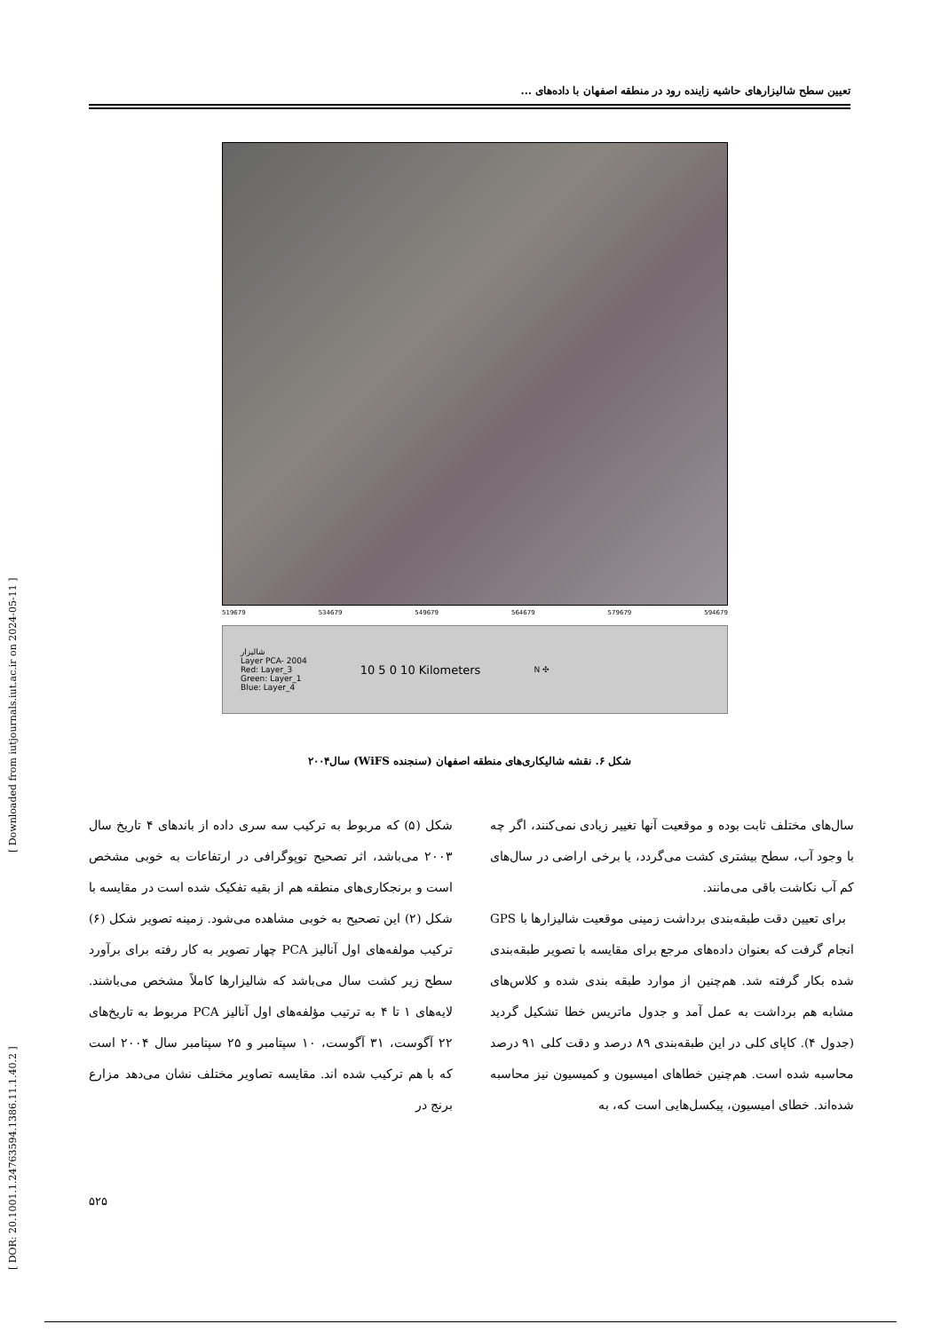[ DOR: 20.1001.1.24763594.1386.11.1.40.2 ] [ Downloaded from iutjournals.iut.ac.ir on 2024-05-11 ]
تعیین سطح شالیزارهای حاشیه زاینده رود در منطقه اصفهان با داده‌های ...
519679 534679 549679 564679 579679 594679
شالیزار
Layer PCA- 2004
Red: Layer_3
Green: Layer_1
Blue: Layer_4
10 5 0 10 Kilometers
N ✣
شکل ۶. نقشه شالیکاری‌های منطقه اصفهان (سنجنده WiFS) سال۲۰۰۴
شکل (۵) که مربوط به ترکیب سه سری داده از باندهای ۴ تاریخ سال ۲۰۰۳ می‌باشد، اثر تصحیح توپوگرافی در ارتفاعات به خوبی مشخص است و برنجکاری‌های منطقه هم از بقیه تفکیک شده است در مقایسه با شکل (۲) این تصحیح به خوبی مشاهده می‌شود. زمینه تصویر شکل (۶) ترکیب مولفه‌های اول آنالیز PCA چهار تصویر به کار رفته برای برآورد سطح زیر کشت سال می‌باشد که شالیزارها کاملاً مشخص می‌باشند. لایه‌های ۱ تا ۴ به ترتیب مؤلفه‌های اول آنالیز PCA مربوط به تاریخ‌های ۲۲ آگوست، ۳۱ آگوست، ۱۰ سپتامبر و ۲۵ سپتامبر سال ۲۰۰۴ است که با هم ترکیب شده اند. مقایسه تصاویر مختلف نشان می‌دهد مزارع برنج در
سال‌های مختلف ثابت بوده و موقعیت آنها تغییر زیادی نمی‌کنند، اگر چه با وجود آب، سطح بیشتری کشت می‌گردد، یا برخی اراضی در سال‌های کم آب نکاشت باقی می‌مانند.
برای تعیین دقت طبقه‌بندی برداشت زمینی موقعیت شالیزارها با GPS انجام گرفت که بعنوان داده‌های مرجع برای مقایسه با تصویر طبقه‌بندی شده بکار گرفته شد. هم‌چنین از موارد طبقه بندی شده و کلاس‌های مشابه هم برداشت به عمل آمد و جدول ماتریس خطا تشکیل گردید (جدول ۴). کاپای کلی در این طبقه‌بندی ۸۹ درصد و دقت کلی ۹۱ درصد محاسبه شده است. هم‌چنین خطاهای امیسیون و کمیسیون نیز محاسبه شده‌اند. خطای امیسیون، پیکسل‌هایی است که، به
۵۲۵